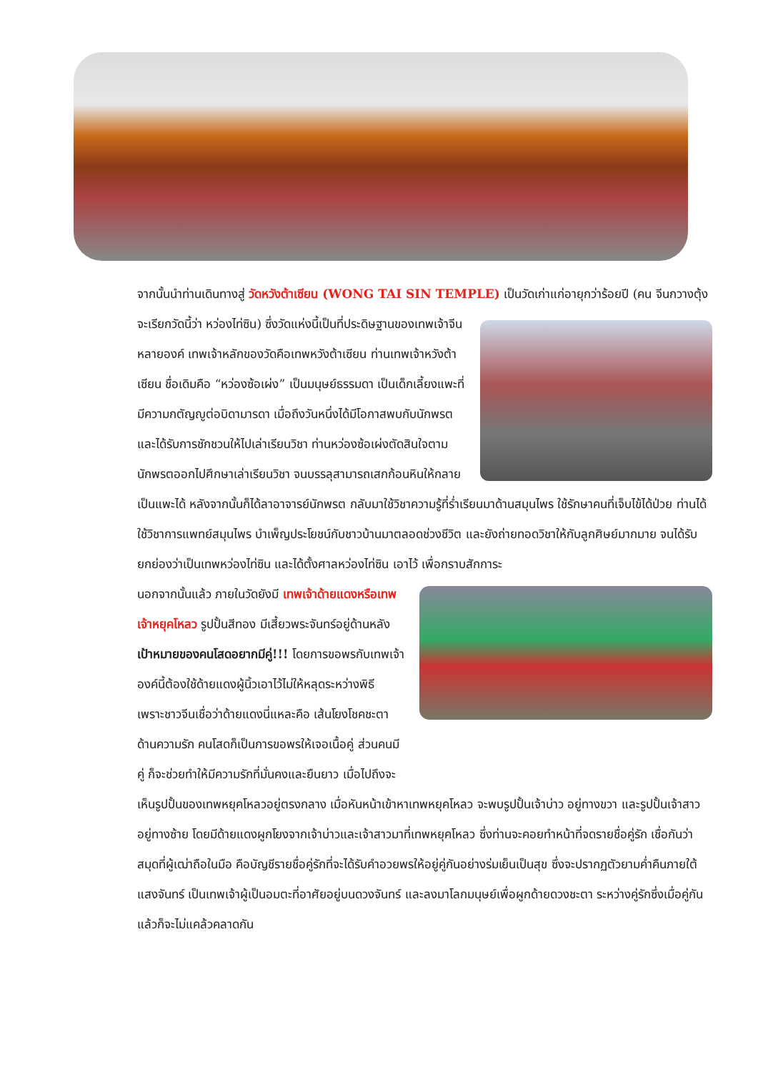จากนั้นนำท่านเดินทางสู่ วัดหวังต้าเซียน (WONG TAI SIN TEMPLE) เป็นวัดเก่าแก่อายุกว่าร้อยปี (คน จีนกวางตุ้ง จะเรียกวัดนี้ว่า หว่องไท่ซิน) ซึ่งวัดแห่งนี้เป็นที่ประดิษฐานของเทพเจ้าจีนหลายองค์ เทพเจ้าหลักของวัดคือเทพหวังต้าเซียน ท่านเทพเจ้าหวังต้าเซียน ชื่อเดิมคือ “หว่องซ้อเผ่ง” เป็นมนุษย์ธรรมดา เป็นเด็กเลี้ยงแพะที่มีความกตัญญูต่อบิดามารดา เมื่อถึงวันหนึ่งได้มีโอกาสพบกับนักพรต และได้รับการชักชวนให้ไปเล่าเรียนวิชา ท่านหว่องซ้อเผ่งตัดสินใจตามนักพรตออกไปศึกษาเล่าเรียนวิชา จนบรรลุสามารถเสกก้อนหินให้กลายเป็นแพะได้ หลังจากนั้นก็ได้ลาอาจารย์นักพรต กลับมาใช้วิชาความรู้ที่ร่ำเรียนมาด้านสมุนไพร ใช้รักษาคนที่เจ็บไข้ได้ป่วย ท่านได้ใช้วิชาการแพทย์สมุนไพร บำเพ็ญประโยชน์กับชาวบ้านมาตลอดช่วงชีวิต และยังถ่ายทอดวิชาให้กับลูกศิษย์มากมาย จนได้รับยกย่องว่าเป็นเทพหว่องไท่ซิน และได้ตั้งศาลหว่องไท่ซิน เอาไว้ เพื่อกราบสักการะ
นอกจากนั้นแล้ว ภายในวัดยังมี เทพเจ้าด้ายแดงหรือเทพเจ้าหยุคโหลว รูปปั้นสีทอง มีเสี้ยวพระจันทร์อยู่ด้านหลัง เป้าหมายของคนโสดอยากมีคู่!!! โดยการขอพรกับเทพเจ้าองค์นี้ต้องใช้ด้ายแดงผู้นิ้วเอาไว้ไม่ให้หลุดระหว่างพิธี เพราะชาวจีนเชื่อว่าด้ายแดงนี่แหละคือ เส้นโยงโชคชะตาด้านความรัก คนโสดก็เป็นการขอพรให้เจอเนื้อคู่ ส่วนคนมีคู่ ก็จะช่วยทำให้มีความรักที่มั่นคงและยืนยาว เมื่อไปถึงจะเห็นรูปปั้นของเทพหยุคโหลวอยู่ตรงกลาง เมื่อหันหน้าเข้าหาเทพหยุคโหลว จะพบรูปปั้นเจ้าบ่าว อยู่ทางขวา และรูปปั้นเจ้าสาวอยู่ทางซ้าย โดยมีด้ายแดงผูกโยงจากเจ้าบ่าวและเจ้าสาวมาที่เทพหยุคโหลว ซึ่งท่านจะคอยทำหน้าที่จดรายชื่อคู่รัก เชื่อกันว่าสมุดที่ผู้เฒ่าถือในมือ คือบัญชีรายชื่อคู่รักที่จะได้รับคำอวยพรให้อยู่คู่กันอย่างร่มเย็นเป็นสุข ซึ่งจะปรากฏตัวยามค่ำคืนภายใต้แสงจันทร์ เป็นเทพเจ้าผู้เป็นอมตะที่อาศัยอยู่บนดวงจันทร์ และลงมาโลกมนุษย์เพื่อผูกด้ายดวงชะตา ระหว่างคู่รักซึ่งเมื่อคู่กันแล้วก็จะไม่แคล้วคลาดกัน